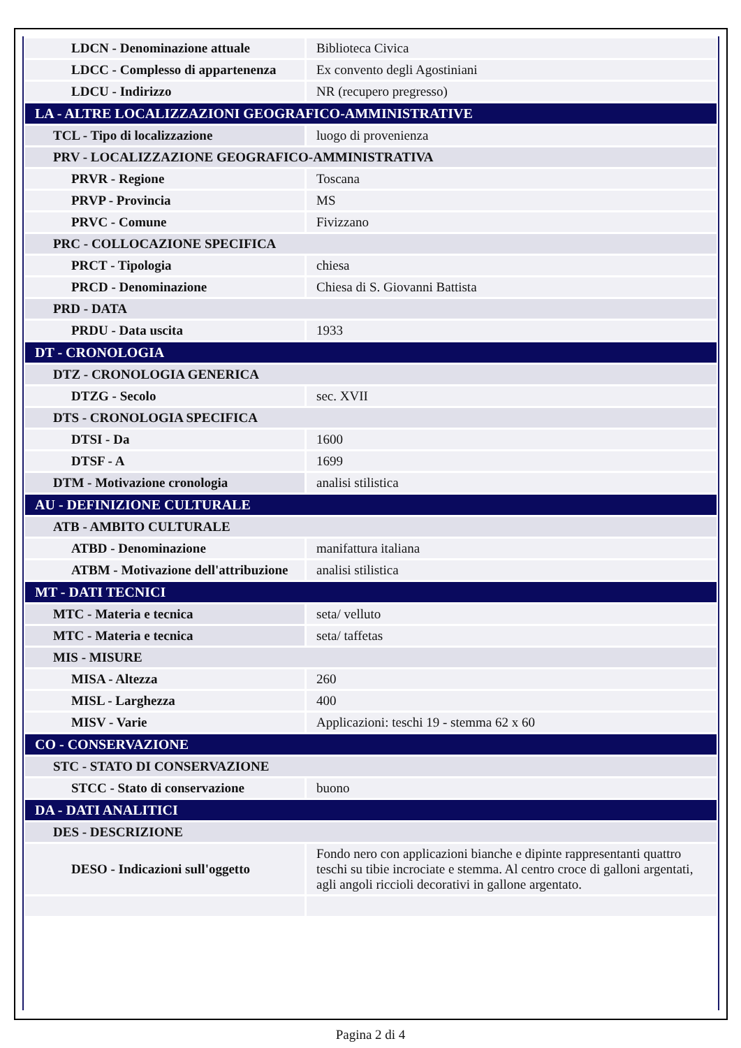| LDCN - Denominazione attuale | Biblioteca Civica |
| LDCC - Complesso di appartenenza | Ex convento degli Agostiniani |
| LDCU - Indirizzo | NR (recupero pregresso) |
| LA - ALTRE LOCALIZZAZIONI GEOGRAFICO-AMMINISTRATIVE | |
| TCL - Tipo di localizzazione | luogo di provenienza |
| PRV - LOCALIZZAZIONE GEOGRAFICO-AMMINISTRATIVA | |
| PRVR - Regione | Toscana |
| PRVP - Provincia | MS |
| PRVC - Comune | Fivizzano |
| PRC - COLLOCAZIONE SPECIFICA | |
| PRCT - Tipologia | chiesa |
| PRCD - Denominazione | Chiesa di S. Giovanni Battista |
| PRD - DATA | |
| PRDU - Data uscita | 1933 |
| DT - CRONOLOGIA | |
| DTZ - CRONOLOGIA GENERICA | |
| DTZG - Secolo | sec. XVII |
| DTS - CRONOLOGIA SPECIFICA | |
| DTSI - Da | 1600 |
| DTSF - A | 1699 |
| DTM - Motivazione cronologia | analisi stilistica |
| AU - DEFINIZIONE CULTURALE | |
| ATB - AMBITO CULTURALE | |
| ATBD - Denominazione | manifattura italiana |
| ATBM - Motivazione dell'attribuzione | analisi stilistica |
| MT - DATI TECNICI | |
| MTC - Materia e tecnica | seta/ velluto |
| MTC - Materia e tecnica | seta/ taffetas |
| MIS - MISURE | |
| MISA - Altezza | 260 |
| MISL - Larghezza | 400 |
| MISV - Varie | Applicazioni: teschi 19 - stemma 62 x 60 |
| CO - CONSERVAZIONE | |
| STC - STATO DI CONSERVAZIONE | |
| STCC - Stato di conservazione | buono |
| DA - DATI ANALITICI | |
| DES - DESCRIZIONE | |
| DESO - Indicazioni sull'oggetto | Fondo nero con applicazioni bianche e dipinte rappresentanti quattro teschi su tibie incrociate e stemma. Al centro croce di galloni argentati, agli angoli riccioli decorativi in gallone argentato. |
Pagina 2 di 4